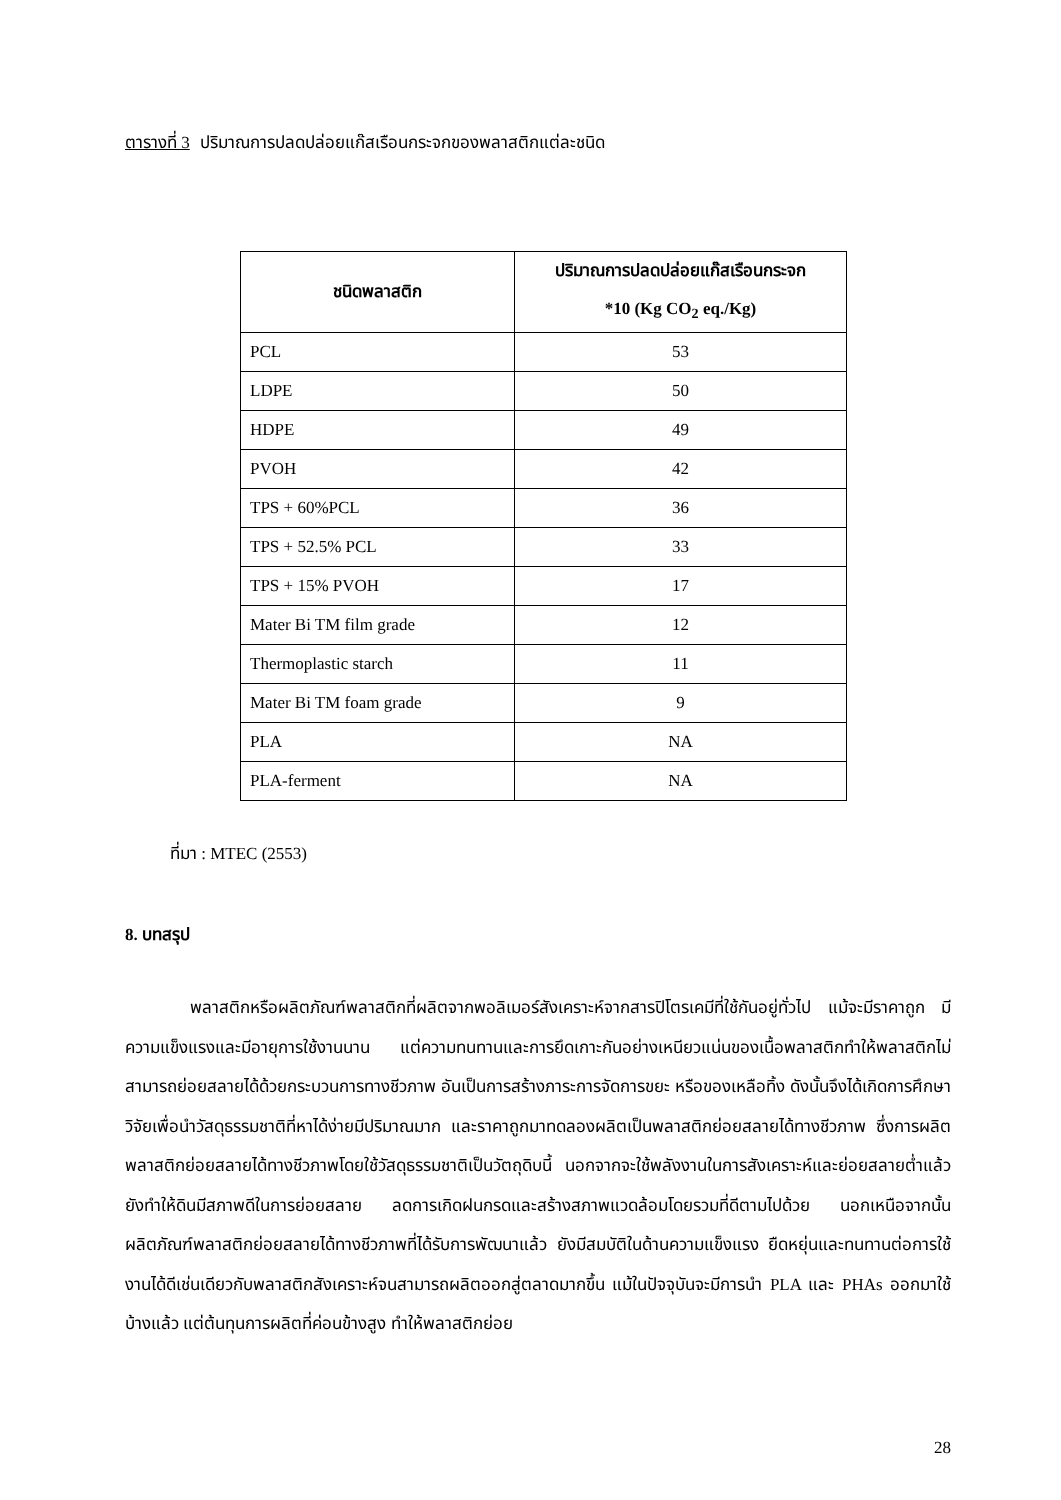ตารางที่ 3 ปริมาณการปลดปล่อยแก๊สเรือนกระจกของพลาสติกแต่ละชนิด
| ชนิดพลาสติก | ปริมาณการปลดปล่อยแก๊สเรือนกระจก *10 (Kg CO<sub>2</sub> eq./Kg) |
| --- | --- |
| PCL | 53 |
| LDPE | 50 |
| HDPE | 49 |
| PVOH | 42 |
| TPS + 60%PCL | 36 |
| TPS + 52.5% PCL | 33 |
| TPS + 15% PVOH | 17 |
| Mater Bi TM film grade | 12 |
| Thermoplastic starch | 11 |
| Mater Bi TM foam grade | 9 |
| PLA | NA |
| PLA-ferment | NA |
ที่มา : MTEC (2553)
8. บทสรุป
พลาสติกหรือผลิตภัณฑ์พลาสติกที่ผลิตจากพอลิเมอร์สังเคราะห์จากสารปิโตรเคมีที่ใช้กันอยู่ทั่วไป แม้จะมีราคาถูก มีความแข็งแรงและมีอายุการใช้งานนาน แต่ความทนทานและการยึดเกาะกันอย่างเหนียวแน่นของเนื้อพลาสติกทำให้พลาสติกไม่สามารถย่อยสลายได้ด้วยกระบวนการทางชีวภาพ อันเป็นการสร้างภาระการจัดการขยะ หรือของเหลือทิ้ง ดังนั้นจึงได้เกิดการศึกษาวิจัยเพื่อนำวัสดุธรรมชาติที่หาได้ง่ายมีปริมาณมาก และราคาถูกมาทดลองผลิตเป็นพลาสติกย่อยสลายได้ทางชีวภาพ ซึ่งการผลิตพลาสติกย่อยสลายได้ทางชีวภาพโดยใช้วัสดุธรรมชาติเป็นวัตถุดิบนี้ นอกจากจะใช้พลังงานในการสังเคราะห์และย่อยสลายต่ำแล้ว ยังทำให้ดินมีสภาพดีในการย่อยสลาย ลดการเกิดฝนกรดและสร้างสภาพแวดล้อมโดยรวมที่ดีตามไปด้วย นอกเหนือจากนั้นผลิตภัณฑ์พลาสติกย่อยสลายได้ทางชีวภาพที่ได้รับการพัฒนาแล้ว ยังมีสมบัติในด้านความแข็งแรง ยืดหยุ่นและทนทานต่อการใช้งานได้ดีเช่นเดียวกับพลาสติกสังเคราะห์จนสามารถผลิตออกสู่ตลาดมากขึ้น แม้ในปัจจุบันจะมีการนำ PLA และ PHAs ออกมาใช้บ้างแล้ว แต่ต้นทุนการผลิตที่ค่อนข้างสูง ทำให้พลาสติกย่อย
28